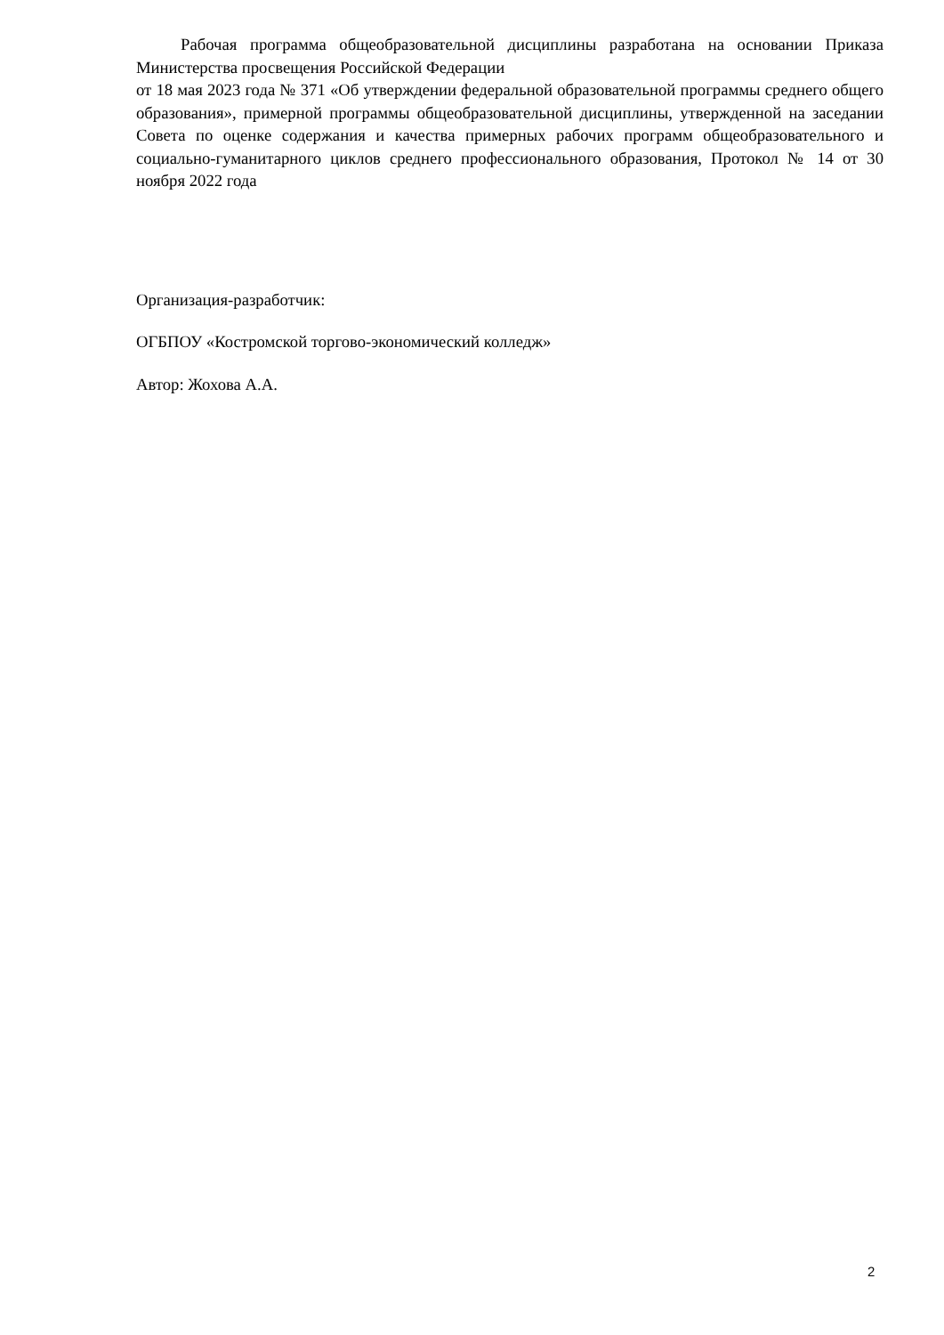Рабочая программа общеобразовательной дисциплины разработана на основании Приказа Министерства просвещения Российской Федерации
от 18 мая 2023 года № 371 «Об утверждении федеральной образовательной программы среднего общего образования», примерной программы общеобразовательной дисциплины, утвержденной на заседании Совета по оценке содержания и качества примерных рабочих программ общеобразовательного и социально-гуманитарного циклов среднего профессионального образования, Протокол № 14 от 30 ноября 2022 года
Организация-разработчик:
ОГБПОУ «Костромской торгово-экономический колледж»
Автор: Жохова А.А.
2